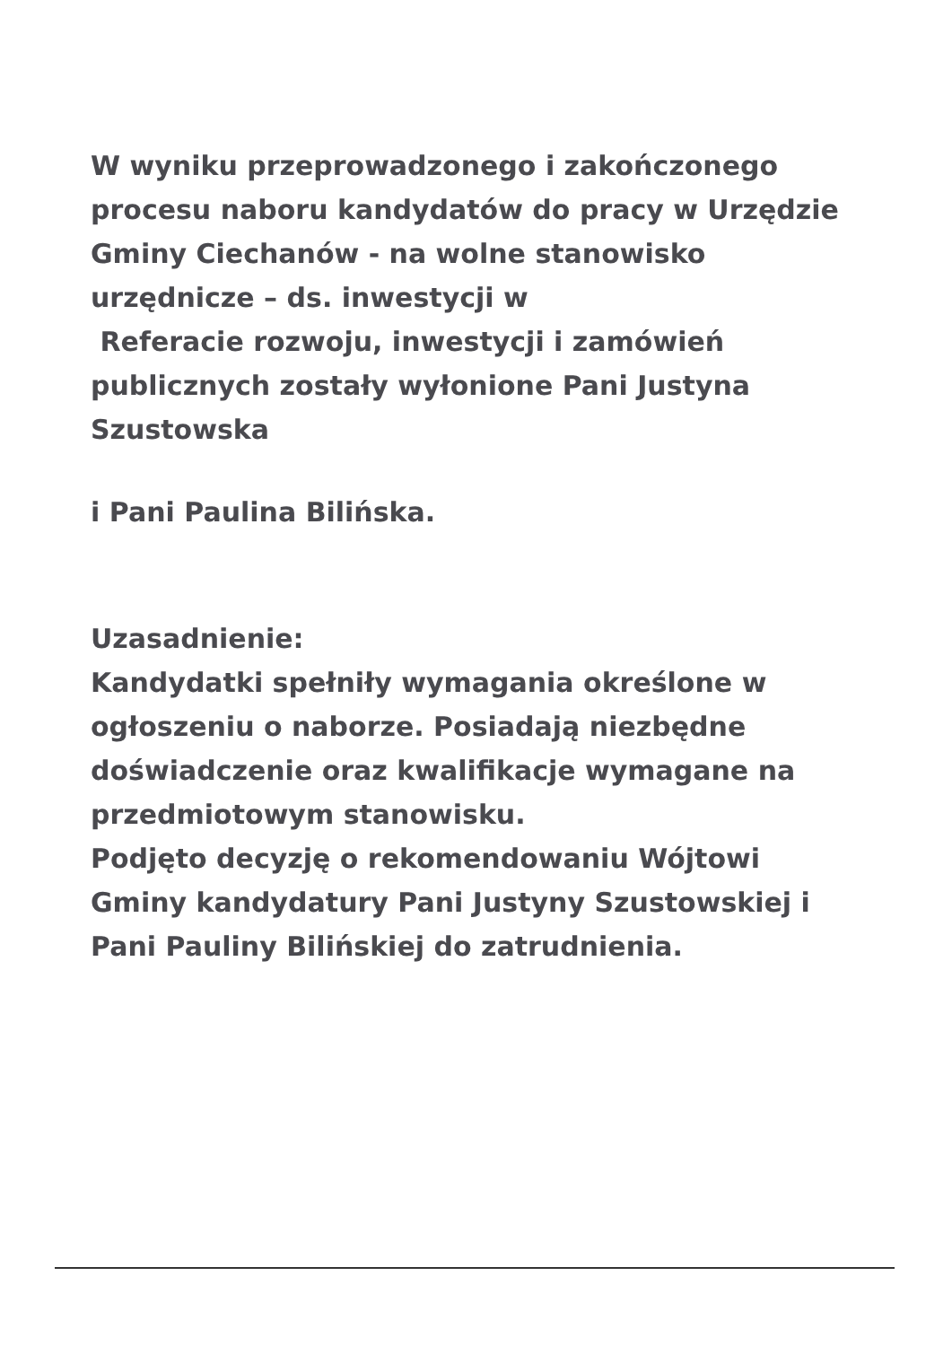W wyniku przeprowadzonego i zakończonego procesu naboru kandydatów do pracy w Urzędzie Gminy Ciechanów - na wolne stanowisko urzędnicze – ds. inwestycji w
Referacie rozwoju, inwestycji i zamówień publicznych zostały wyłonione Pani Justyna Szustowska
i Pani Paulina Bilińska.
Uzasadnienie:
Kandydatki spełniły wymagania określone w ogłoszeniu o naborze. Posiadają niezbędne doświadczenie oraz kwalifikacje wymagane na przedmiotowym stanowisku.
Podjęto decyzję o rekomendowaniu Wójtowi Gminy kandydatury Pani Justyny Szustowskiej i Pani Pauliny Bilińskiej do zatrudnienia.